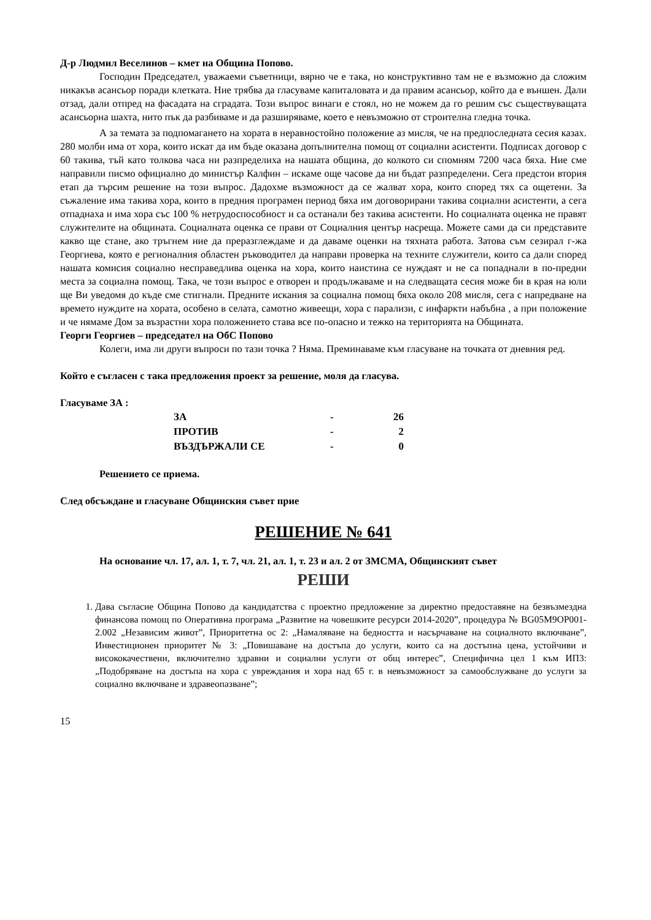Д-р Людмил Веселинов – кмет на Община Попово.
Господин Председател, уважаеми съветници, вярно че е така, но конструктивно там не е възможно да сложим никакъв асансьор поради клетката. Ние трябва да гласуваме капиталовата и да правим асансьор, който да е външен. Дали отзад, дали отпред на фасадата на сградата. Този въпрос винаги е стоял, но не можем да го решим със съществуващата асансьорна шахта, нито пък да разбиваме и да разширяваме, което е невъзможно от строителна гледна точка.
А за темата за подпомагането на хората в неравностойно положение аз мисля, че на предпоследната сесия казах. 280 молби има от хора, които искат да им бъде оказана допълнителна помощ от социални асистенти. Подписах договор с 60 такива, тъй като толкова часа ни разпределиха на нашата община, до колкото си спомням 7200 часа бяха. Ние сме направили писмо официално до министър Калфин – искаме още часове да ни бъдат разпределени. Сега предстои втория етап да търсим решение на този въпрос. Дадохме възможност да се жалват хора, които според тях са ощетени. За съжаление има такива хора, които в предния програмен период бяха им договорирани такива социални асистенти, а сега отпаднаха и има хора със 100 % нетрудоспособност и са останали без такива асистенти. Но социалната оценка не правят служителите на общината. Социалната оценка се прави от Социалния център насреща. Можете сами да си представите какво ще стане, ако тръгнем ние да преразглеждаме и да даваме оценки на тяхната работа. Затова съм сезирал г-жа Георгиева, която е регионалния областен ръководител да направи проверка на техните служители, които са дали според нашата комисия социално несправедлива оценка на хора, които наистина се нуждаят и не са попаднали в по-предни места за социална помощ. Така, че този въпрос е отворен и продължаваме и на следващата сесия може би в края на юли ще Ви уведомя до къде сме стигнали. Предните искания за социална помощ бяха около 208 мисля, сега с напредване на времето нуждите на хората, особено в селата, самотно живеещи, хора с парализи, с инфаркти набъбна , а при положение и че нямаме Дом за възрастни хора положението става все по-опасно и тежко на територията на Общината.
Георги Георгиев – председател на ОбС Попово
Колеги, има ли други въпроси по тази точка ? Няма. Преминаваме към гласуване на точката от дневния ред.
Който е съгласен с така предложения проект за решение, моля да гласува.
Гласуваме ЗА :
| ЗА | - | 26 |
| ПРОТИВ | - | 2 |
| ВЪЗДЪРЖАЛИ СЕ | - | 0 |
Решението се приема.
След обсъждане и гласуване Общинския съвет прие
РЕШЕНИЕ № 641
На основание чл. 17, ал. 1, т. 7, чл. 21, ал. 1, т. 23 и ал. 2 от ЗМСМА, Общинският съвет
РЕШИ
1. Дава съгласие Община Попово да кандидатства с проектно предложение за директно предоставяне на безвъзмездна финансова помощ по Оперативна програма „Развитие на човешките ресурси 2014-2020”, процедура № BG05M9OP001-2.002 „Независим живот”, Приоритетна ос 2: „Намаляване на бедността и насърчаване на социалното включване”, Инвестиционен приоритет № 3: „Повишаване на достъпа до услуги, които са на достъпна цена, устойчиви и висококачествени, включително здравни и социални услуги от общ интерес”, Специфична цел 1 към ИП3: „Подобряване на достъпа на хора с увреждания и хора над 65 г. в невъзможност за самообслужване до услуги за социално включване и здравеопазване”;
15